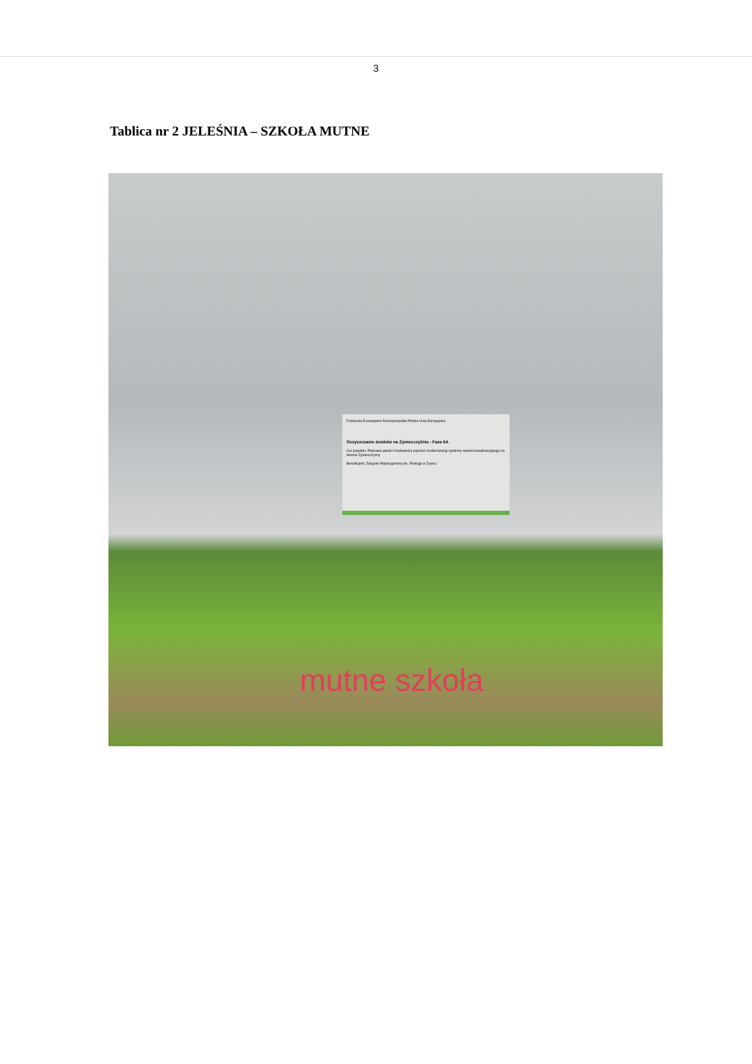3
Tablica nr 2 JELEŚNIA – SZKOŁA MUTNE
Fundusze Europejskie Rzeczpospolita Polska Unia Europejska
Oczyszczanie ścieków na Żywiecczyźnie - Faza IIA
Cel projektu: Poprawa jakości środowiska poprzez modernizację systemu wodno-kanalizacyjnego na terenie Żywiecczyzny
Beneficjent: Związek Międzygminny ds. Ekologii w Żywcu
mutne szkoła